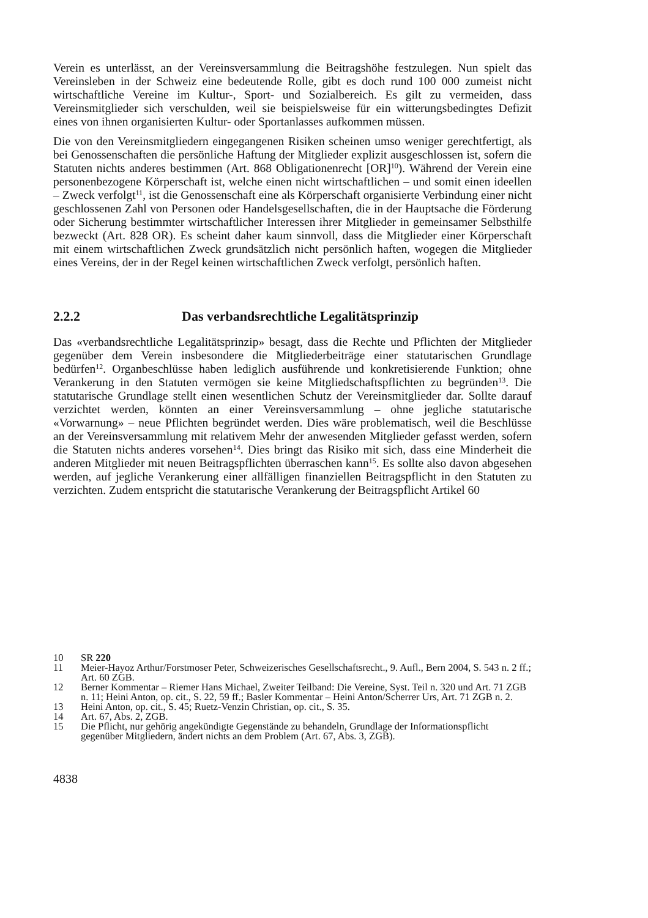Verein es unterlässt, an der Vereinsversammlung die Beitragshöhe festzulegen. Nun spielt das Vereinsleben in der Schweiz eine bedeutende Rolle, gibt es doch rund 100 000 zumeist nicht wirtschaftliche Vereine im Kultur-, Sport- und Sozialbereich. Es gilt zu vermeiden, dass Vereinsmitglieder sich verschulden, weil sie beispielsweise für ein witterungsbedingtes Defizit eines von ihnen organisierten Kultur- oder Sportanlasses aufkommen müssen.
Die von den Vereinsmitgliedern eingegangenen Risiken scheinen umso weniger gerechtfertigt, als bei Genossenschaften die persönliche Haftung der Mitglieder explizit ausgeschlossen ist, sofern die Statuten nichts anderes bestimmen (Art. 868 Obligationenrecht [OR]<sup>10</sup>). Während der Verein eine personenbezogene Körperschaft ist, welche einen nicht wirtschaftlichen – und somit einen ideellen – Zweck verfolgt<sup>11</sup>, ist die Genossenschaft eine als Körperschaft organisierte Verbindung einer nicht geschlossenen Zahl von Personen oder Handelsgesellschaften, die in der Hauptsache die Förderung oder Sicherung bestimmter wirtschaftlicher Interessen ihrer Mitglieder in gemeinsamer Selbsthilfe bezweckt (Art. 828 OR). Es scheint daher kaum sinnvoll, dass die Mitglieder einer Körperschaft mit einem wirtschaftlichen Zweck grundsätzlich nicht persönlich haften, wogegen die Mitglieder eines Vereins, der in der Regel keinen wirtschaftlichen Zweck verfolgt, persönlich haften.
2.2.2 Das verbandsrechtliche Legalitätsprinzip
Das «verbandsrechtliche Legalitätsprinzip» besagt, dass die Rechte und Pflichten der Mitglieder gegenüber dem Verein insbesondere die Mitgliederbeiträge einer statutarischen Grundlage bedürfen<sup>12</sup>. Organbeschlüsse haben lediglich ausführende und konkretisierende Funktion; ohne Verankerung in den Statuten vermögen sie keine Mitgliedschaftspflichten zu begründen<sup>13</sup>. Die statutarische Grundlage stellt einen wesentlichen Schutz der Vereinsmitglieder dar. Sollte darauf verzichtet werden, könnten an einer Vereinsversammlung – ohne jegliche statutarische «Vorwarnung» – neue Pflichten begründet werden. Dies wäre problematisch, weil die Beschlüsse an der Vereinsversammlung mit relativem Mehr der anwesenden Mitglieder gefasst werden, sofern die Statuten nichts anderes vorsehen<sup>14</sup>. Dies bringt das Risiko mit sich, dass eine Minderheit die anderen Mitglieder mit neuen Beitragspflichten überraschen kann<sup>15</sup>. Es sollte also davon abgesehen werden, auf jegliche Verankerung einer allfälligen finanziellen Beitragspflicht in den Statuten zu verzichten. Zudem entspricht die statutarische Verankerung der Beitragspflicht Artikel 60
10 SR 220
11 Meier-Hayoz Arthur/Forstmoser Peter, Schweizerisches Gesellschaftsrecht., 9. Aufl., Bern 2004, S. 543 n. 2 ff.; Art. 60 ZGB.
12 Berner Kommentar – Riemer Hans Michael, Zweiter Teilband: Die Vereine, Syst. Teil n. 320 und Art. 71 ZGB n. 11; Heini Anton, op. cit., S. 22, 59 ff.; Basler Kommentar – Heini Anton/Scherrer Urs, Art. 71 ZGB n. 2.
13 Heini Anton, op. cit., S. 45; Ruetz-Venzin Christian, op. cit., S. 35.
14 Art. 67, Abs. 2, ZGB.
15 Die Pflicht, nur gehörig angekündigte Gegenstände zu behandeln, Grundlage der Informationspflicht gegenüber Mitgliedern, ändert nichts an dem Problem (Art. 67, Abs. 3, ZGB).
4838